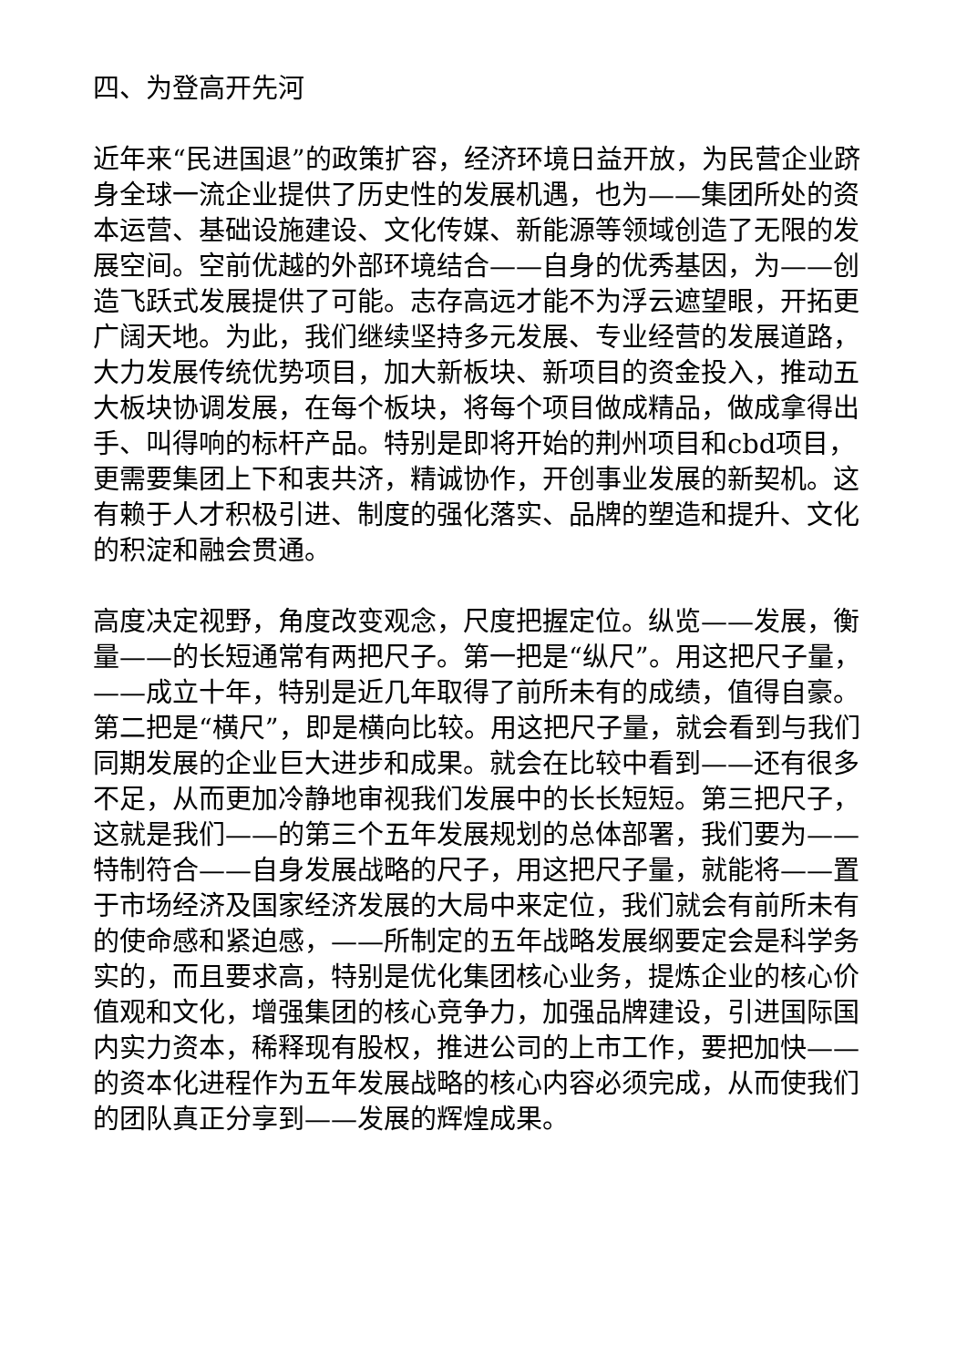四、为登高开先河
近年来“民进国退”的政策扩容，经济环境日益开放，为民营企业跻身全球一流企业提供了历史性的发展机遇，也为——集团所处的资本运营、基础设施建设、文化传媒、新能源等领域创造了无限的发展空间。空前优越的外部环境结合——自身的优秀基因，为——创造飞跃式发展提供了可能。志存高远才能不为浮云遮望眼，开拓更广阔天地。为此，我们继续坚持多元发展、专业经营的发展道路，大力发展传统优势项目，加大新板块、新项目的资金投入，推动五大板块协调发展，在每个板块，将每个项目做成精品，做成拿得出手、叫得响的标杆产品。特别是即将开始的荆州项目和cbd项目，更需要集团上下和衷共济，精诚协作，开创事业发展的新契机。这有赖于人才积极引进、制度的强化落实、品牌的塑造和提升、文化的积淀和融会贯通。
高度决定视野，角度改变观念，尺度把握定位。纵览——发展，衡量——的长短通常有两把尺子。第一把是“纵尺”。用这把尺子量，——成立十年，特别是近几年取得了前所未有的成绩，值得自豪。第二把是“横尺”，即是横向比较。用这把尺子量，就会看到与我们同期发展的企业巨大进步和成果。就会在比较中看到——还有很多不足，从而更加冷静地审视我们发展中的长长短短。第三把尺子，这就是我们——的第三个五年发展规划的总体部署，我们要为——特制符合——自身发展战略的尺子，用这把尺子量，就能将——置于市场经济及国家经济发展的大局中来定位，我们就会有前所未有的使命感和紧迫感，——所制定的五年战略发展纲要定会是科学务实的，而且要求高，特别是优化集团核心业务，提炼企业的核心价值观和文化，增强集团的核心竞争力，加强品牌建设，引进国际国内实力资本，稀释现有股权，推进公司的上市工作，要把加快——的资本化进程作为五年发展战略的核心内容必须完成，从而使我们的团队真正分享到——发展的辉煌成果。